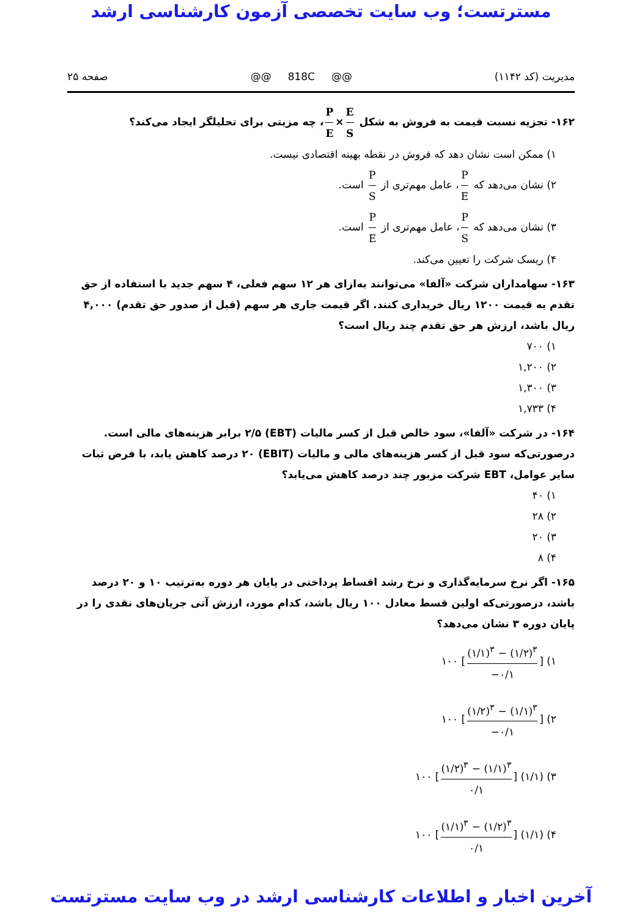مسترتست؛ وب سایت تخصصی آزمون کارشناسی ارشد
مدیریت (کد ۱۱۴۲) @@ 818C @@ صفحه ۲۵
۱۶۲- تجزیه نسبت قیمت به فروش به شکل P E × E S ، چه مزیتی برای تحلیلگر ایجاد می‌کند؟
۱) ممکن است نشان دهد که فروش در نقطه بهینه اقتصادی نیست.
۲) نشان می‌دهد که P E ، عامل مهم‌تری از P S است.
۳) نشان می‌دهد که P S ، عامل مهم‌تری از P E است.
۴) ریسک شرکت را تعیین می‌کند.
۱۶۳- سهامداران شرکت «آلفا» می‌توانند به‌ازای هر ۱۲ سهم فعلی، ۴ سهم جدید با استفاده از حق تقدم به قیمت ۱۲۰۰ ریال خریداری کنند. اگر قیمت جاری هر سهم (قبل از صدور حق تقدم) ۴,۰۰۰ ریال باشد، ارزش هر حق تقدم چند ریال است؟
۱) ۷۰۰
۲) ۱,۲۰۰
۳) ۱,۳۰۰
۴) ۱,۷۳۳
۱۶۴- در شرکت «آلفا»، سود خالص قبل از کسر مالیات (EBT) ۲/۵ برابر هزینه‌های مالی است. درصورتی‌که سود قبل از کسر هزینه‌های مالی و مالیات (EBIT) ۲۰ درصد کاهش یابد، با فرض ثبات سایر عوامل، EBT شرکت مزبور چند درصد کاهش می‌یابد؟
۱) ۴۰
۲) ۲۸
۳) ۲۰
۴) ۸
۱۶۵- اگر نرخ سرمایه‌گذاری و نرخ رشد اقساط پرداختی در پایان هر دوره به‌ترتیب ۱۰ و ۲۰ درصد باشد، درصورتی‌که اولین قسط معادل ۱۰۰ ریال باشد، کدام مورد، ارزش آتی جریان‌های نقدی را در پایان دوره ۳ نشان می‌دهد؟
۱) ۱۰۰ [(۱/۱)<sup>۳</sup> − (۱/۲)<sup>۳</sup> −۰/۱]
۲) ۱۰۰ [(۱/۲)<sup>۳</sup> − (۱/۱)<sup>۳</sup> −۰/۱]
۳) ۱۰۰ [(۱/۲)<sup>۳</sup> − (۱/۱)<sup>۳</sup> ۰/۱] (۱/۱)
۴) ۱۰۰ [(۱/۱)<sup>۳</sup> − (۱/۲)<sup>۳</sup> ۰/۱] (۱/۱)
آخرین اخبار و اطلاعات کارشناسی ارشد در وب سایت مسترتست